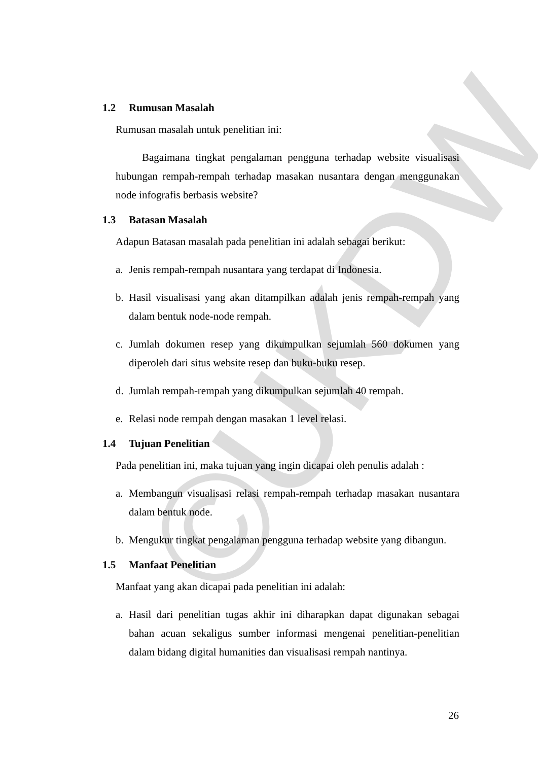©UKDW
1.2 Rumusan Masalah
Rumusan masalah untuk penelitian ini:
Bagaimana tingkat pengalaman pengguna terhadap website visualisasi hubungan rempah-rempah terhadap masakan nusantara dengan menggunakan node infografis berbasis website?
1.3 Batasan Masalah
Adapun Batasan masalah pada penelitian ini adalah sebagai berikut:
a. Jenis rempah-rempah nusantara yang terdapat di Indonesia.
b. Hasil visualisasi yang akan ditampilkan adalah jenis rempah-rempah yang dalam bentuk node-node rempah.
c. Jumlah dokumen resep yang dikumpulkan sejumlah 560 dokumen yang diperoleh dari situs website resep dan buku-buku resep.
d. Jumlah rempah-rempah yang dikumpulkan sejumlah 40 rempah.
e. Relasi node rempah dengan masakan 1 level relasi.
1.4 Tujuan Penelitian
Pada penelitian ini, maka tujuan yang ingin dicapai oleh penulis adalah :
a. Membangun visualisasi relasi rempah-rempah terhadap masakan nusantara dalam bentuk node.
b. Mengukur tingkat pengalaman pengguna terhadap website yang dibangun.
1.5 Manfaat Penelitian
Manfaat yang akan dicapai pada penelitian ini adalah:
a. Hasil dari penelitian tugas akhir ini diharapkan dapat digunakan sebagai bahan acuan sekaligus sumber informasi mengenai penelitian-penelitian dalam bidang digital humanities dan visualisasi rempah nantinya.
26